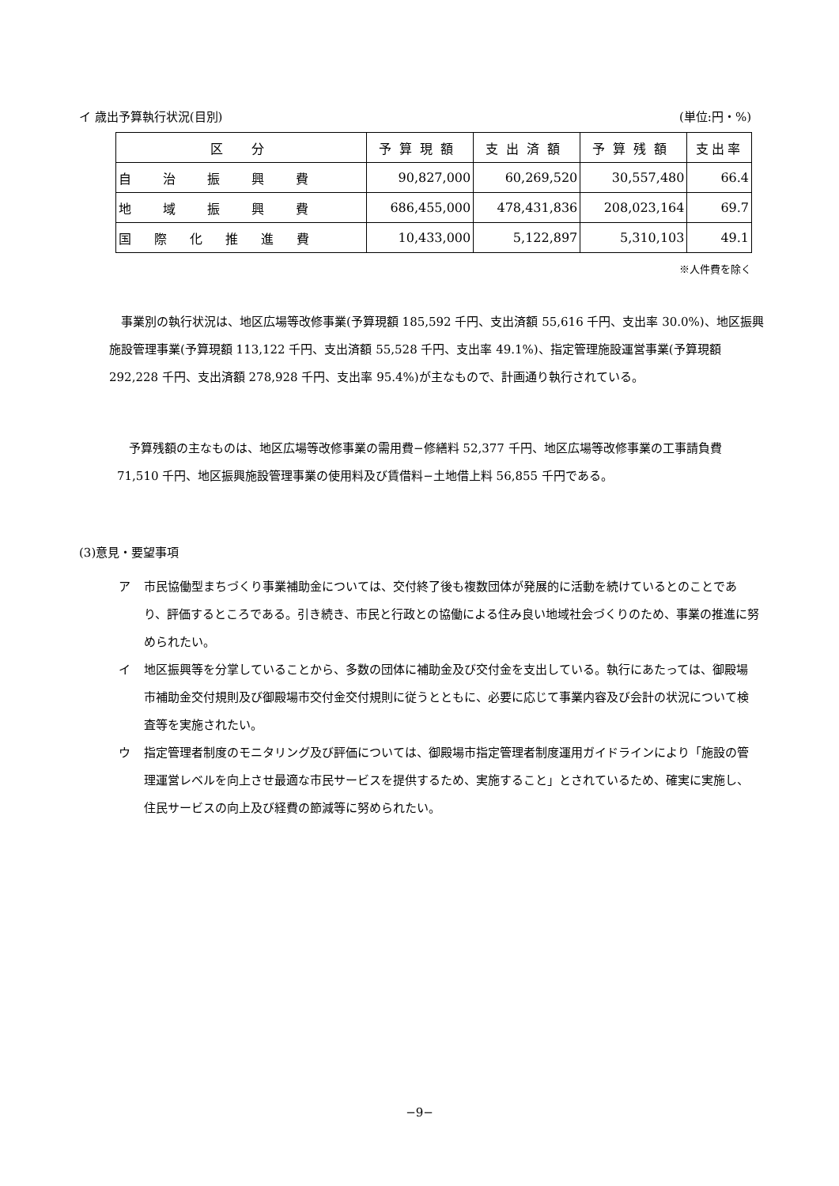イ 歳出予算執行状況(目別) (単位:円・%)
| 区 分 | 予算現額 | 支出済額 | 予算残額 | 支出率 |
| --- | --- | --- | --- | --- |
| 自 治 振 興 費 | 90,827,000 | 60,269,520 | 30,557,480 | 66.4 |
| 地 域 振 興 費 | 686,455,000 | 478,431,836 | 208,023,164 | 69.7 |
| 国 際 化 推 進 費 | 10,433,000 | 5,122,897 | 5,310,103 | 49.1 |
※人件費を除く
　事業別の執行状況は、地区広場等改修事業(予算現額 185,592 千円、支出済額 55,616 千円、支出率 30.0%)、地区振興施設管理事業(予算現額 113,122 千円、支出済額 55,528 千円、支出率 49.1%)、指定管理施設運営事業(予算現額 292,228 千円、支出済額 278,928 千円、支出率 95.4%)が主なもので、計画通り執行されている。
　予算残額の主なものは、地区広場等改修事業の需用費−修繕料 52,377 千円、地区広場等改修事業の工事請負費 71,510 千円、地区振興施設管理事業の使用料及び賃借料−土地借上料 56,855 千円である。
(3)意見・要望事項
ア 市民協働型まちづくり事業補助金については、交付終了後も複数団体が発展的に活動を続けているとのことであり、評価するところである。引き続き、市民と行政との協働による住み良い地域社会づくりのため、事業の推進に努められたい。
イ 地区振興等を分掌していることから、多数の団体に補助金及び交付金を支出している。執行にあたっては、御殿場市補助金交付規則及び御殿場市交付金交付規則に従うとともに、必要に応じて事業内容及び会計の状況について検査等を実施されたい。
ウ 指定管理者制度のモニタリング及び評価については、御殿場市指定管理者制度運用ガイドラインにより「施設の管理運営レベルを向上させ最適な市民サービスを提供するため、実施すること」とされているため、確実に実施し、住民サービスの向上及び経費の節減等に努められたい。
−9−